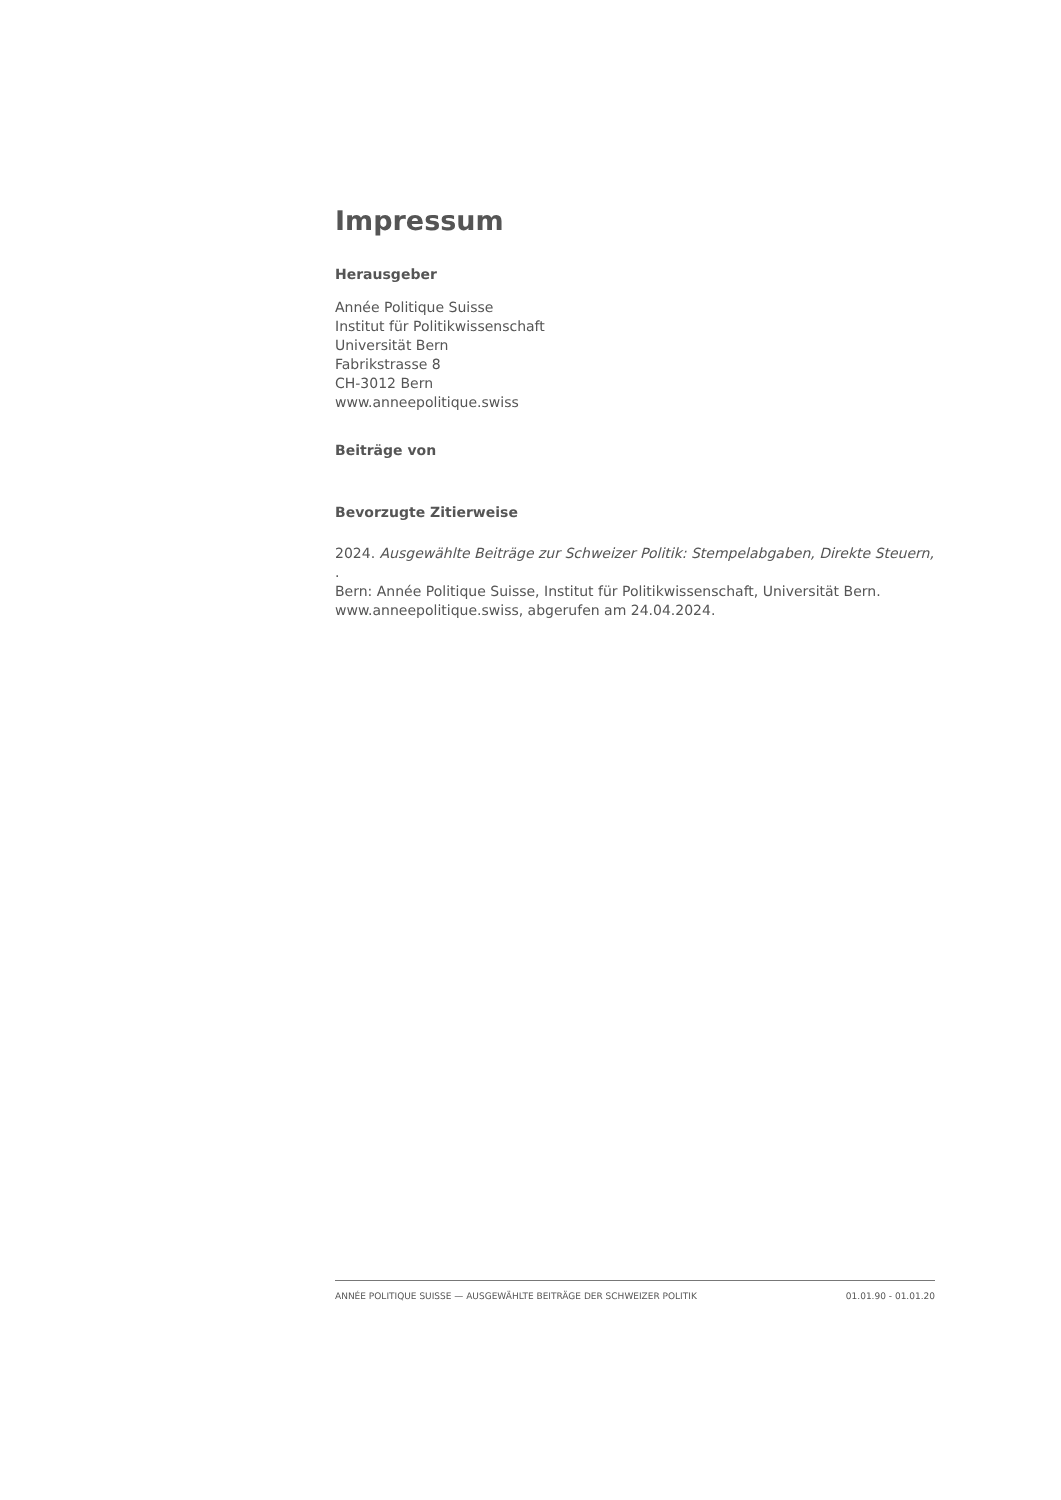Impressum
Herausgeber
Année Politique Suisse
Institut für Politikwissenschaft
Universität Bern
Fabrikstrasse 8
CH-3012 Bern
www.anneepolitique.swiss
Beiträge von
Bevorzugte Zitierweise
2024. Ausgewählte Beiträge zur Schweizer Politik: Stempelabgaben, Direkte Steuern, .
Bern: Année Politique Suisse, Institut für Politikwissenschaft, Universität Bern.
www.anneepolitique.swiss, abgerufen am 24.04.2024.
ANNÉE POLITIQUE SUISSE — AUSGEWÄHLTE BEITRÄGE DER SCHWEIZER POLITIK 01.01.90 - 01.01.20